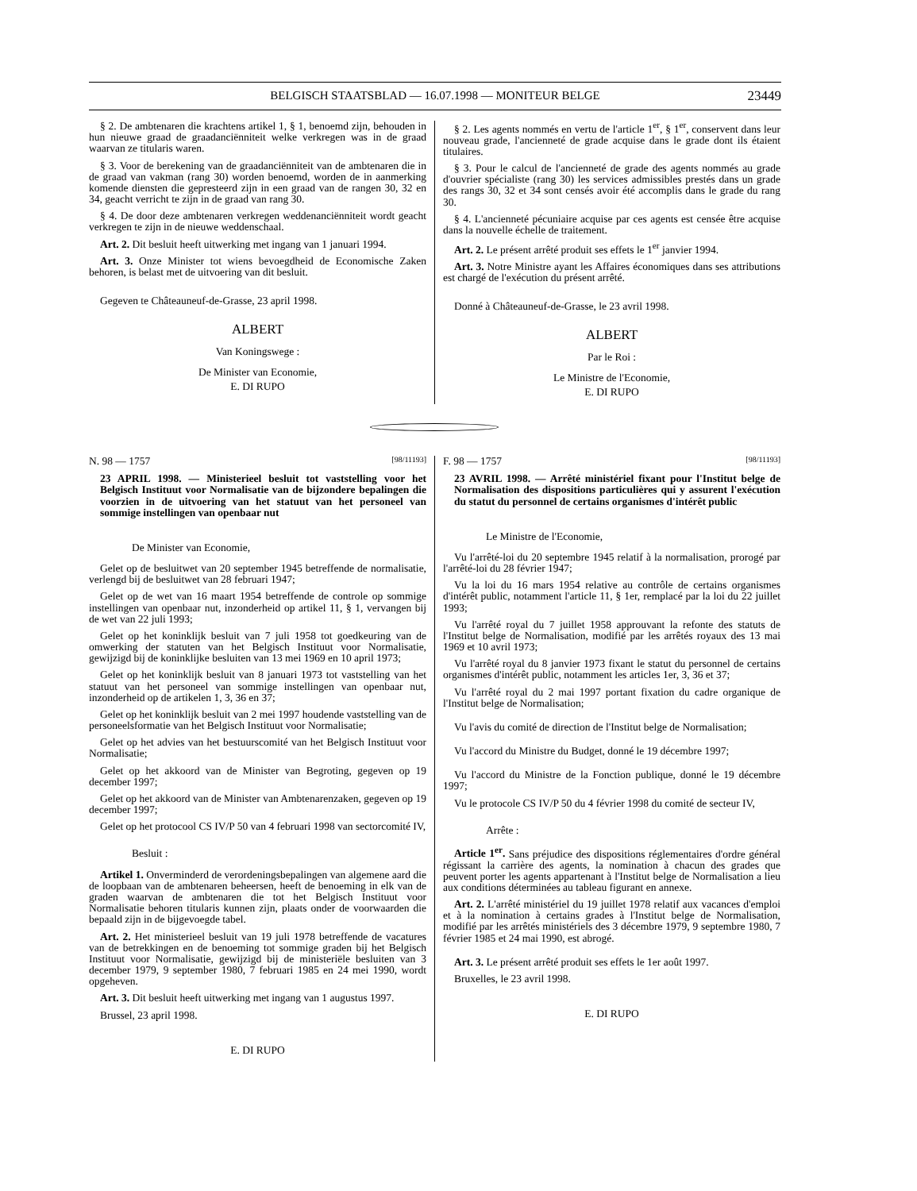BELGISCH STAATSBLAD — 16.07.1998 — MONITEUR BELGE 23449
§ 2. De ambtenaren die krachtens artikel 1, § 1, benoemd zijn, behouden in hun nieuwe graad de graadanciënniteit welke verkregen was in de graad waarvan ze titularis waren.
§ 3. Voor de berekening van de graadanciënniteit van de ambtenaren die in de graad van vakman (rang 30) worden benoemd, worden de in aanmerking komende diensten die gepresteerd zijn in een graad van de rangen 30, 32 en 34, geacht verricht te zijn in de graad van rang 30.
§ 4. De door deze ambtenaren verkregen weddenanciënniteit wordt geacht verkregen te zijn in de nieuwe weddenschaal.
Art. 2. Dit besluit heeft uitwerking met ingang van 1 januari 1994.
Art. 3. Onze Minister tot wiens bevoegdheid de Economische Zaken behoren, is belast met de uitvoering van dit besluit.
Gegeven te Châteauneuf-de-Grasse, 23 april 1998.
ALBERT
Van Koningswege :
De Minister van Economie,
E. DI RUPO
§ 2. Les agents nommés en vertu de l'article 1<sup>er</sup>, § 1<sup>er</sup>, conservent dans leur nouveau grade, l'ancienneté de grade acquise dans le grade dont ils étaient titulaires.
§ 3. Pour le calcul de l'ancienneté de grade des agents nommés au grade d'ouvrier spécialiste (rang 30) les services admissibles prestés dans un grade des rangs 30, 32 et 34 sont censés avoir été accomplis dans le grade du rang 30.
§ 4. L'ancienneté pécuniaire acquise par ces agents est censée être acquise dans la nouvelle échelle de traitement.
Art. 2. Le présent arrêté produit ses effets le 1<sup>er</sup> janvier 1994.
Art. 3. Notre Ministre ayant les Affaires économiques dans ses attributions est chargé de l'exécution du présent arrêté.
Donné à Châteauneuf-de-Grasse, le 23 avril 1998.
ALBERT
Par le Roi :
Le Ministre de l'Economie,
E. DI RUPO
N. 98 — 1757 [98/11193]
23 APRIL 1998. — Ministerieel besluit tot vaststelling voor het Belgisch Instituut voor Normalisatie van de bijzondere bepalingen die voorzien in de uitvoering van het statuut van het personeel van sommige instellingen van openbaar nut
De Minister van Economie,
Gelet op de besluitwet van 20 september 1945 betreffende de normalisatie, verlengd bij de besluitwet van 28 februari 1947;
Gelet op de wet van 16 maart 1954 betreffende de controle op sommige instellingen van openbaar nut, inzonderheid op artikel 11, § 1, vervangen bij de wet van 22 juli 1993;
Gelet op het koninklijk besluit van 7 juli 1958 tot goedkeuring van de omwerking der statuten van het Belgisch Instituut voor Normalisatie, gewijzigd bij de koninklijke besluiten van 13 mei 1969 en 10 april 1973;
Gelet op het koninklijk besluit van 8 januari 1973 tot vaststelling van het statuut van het personeel van sommige instellingen van openbaar nut, inzonderheid op de artikelen 1, 3, 36 en 37;
Gelet op het koninklijk besluit van 2 mei 1997 houdende vaststelling van de personeelsformatie van het Belgisch Instituut voor Normalisatie;
Gelet op het advies van het bestuurscomité van het Belgisch Instituut voor Normalisatie;
Gelet op het akkoord van de Minister van Begroting, gegeven op 19 december 1997;
Gelet op het akkoord van de Minister van Ambtenarenzaken, gegeven op 19 december 1997;
Gelet op het protocool CS IV/P 50 van 4 februari 1998 van sectorcomité IV,
Besluit :
Artikel 1. Onverminderd de verordeningsbepalingen van algemene aard die de loopbaan van de ambtenaren beheersen, heeft de benoeming in elk van de graden waarvan de ambtenaren die tot het Belgisch Instituut voor Normalisatie behoren titularis kunnen zijn, plaats onder de voorwaarden die bepaald zijn in de bijgevoegde tabel.
Art. 2. Het ministerieel besluit van 19 juli 1978 betreffende de vacatures van de betrekkingen en de benoeming tot sommige graden bij het Belgisch Instituut voor Normalisatie, gewijzigd bij de ministeriële besluiten van 3 december 1979, 9 september 1980, 7 februari 1985 en 24 mei 1990, wordt opgeheven.
Art. 3. Dit besluit heeft uitwerking met ingang van 1 augustus 1997.
Brussel, 23 april 1998.
E. DI RUPO
F. 98 — 1757 [98/11193]
23 AVRIL 1998. — Arrêté ministériel fixant pour l'Institut belge de Normalisation des dispositions particulières qui y assurent l'exécution du statut du personnel de certains organismes d'intérêt public
Le Ministre de l'Economie,
Vu l'arrêté-loi du 20 septembre 1945 relatif à la normalisation, prorogé par l'arrêté-loi du 28 février 1947;
Vu la loi du 16 mars 1954 relative au contrôle de certains organismes d'intérêt public, notamment l'article 11, § 1er, remplacé par la loi du 22 juillet 1993;
Vu l'arrêté royal du 7 juillet 1958 approuvant la refonte des statuts de l'Institut belge de Normalisation, modifié par les arrêtés royaux des 13 mai 1969 et 10 avril 1973;
Vu l'arrêté royal du 8 janvier 1973 fixant le statut du personnel de certains organismes d'intérêt public, notamment les articles 1er, 3, 36 et 37;
Vu l'arrêté royal du 2 mai 1997 portant fixation du cadre organique de l'Institut belge de Normalisation;
Vu l'avis du comité de direction de l'Institut belge de Normalisation;
Vu l'accord du Ministre du Budget, donné le 19 décembre 1997;
Vu l'accord du Ministre de la Fonction publique, donné le 19 décembre 1997;
Vu le protocole CS IV/P 50 du 4 février 1998 du comité de secteur IV,
Arrête :
Article 1<sup>er</sup>. Sans préjudice des dispositions réglementaires d'ordre général régissant la carrière des agents, la nomination à chacun des grades que peuvent porter les agents appartenant à l'Institut belge de Normalisation a lieu aux conditions déterminées au tableau figurant en annexe.
Art. 2. L'arrêté ministériel du 19 juillet 1978 relatif aux vacances d'emploi et à la nomination à certains grades à l'Institut belge de Normalisation, modifié par les arrêtés ministériels des 3 décembre 1979, 9 septembre 1980, 7 février 1985 et 24 mai 1990, est abrogé.
Art. 3. Le présent arrêté produit ses effets le 1er août 1997.
Bruxelles, le 23 avril 1998.
E. DI RUPO